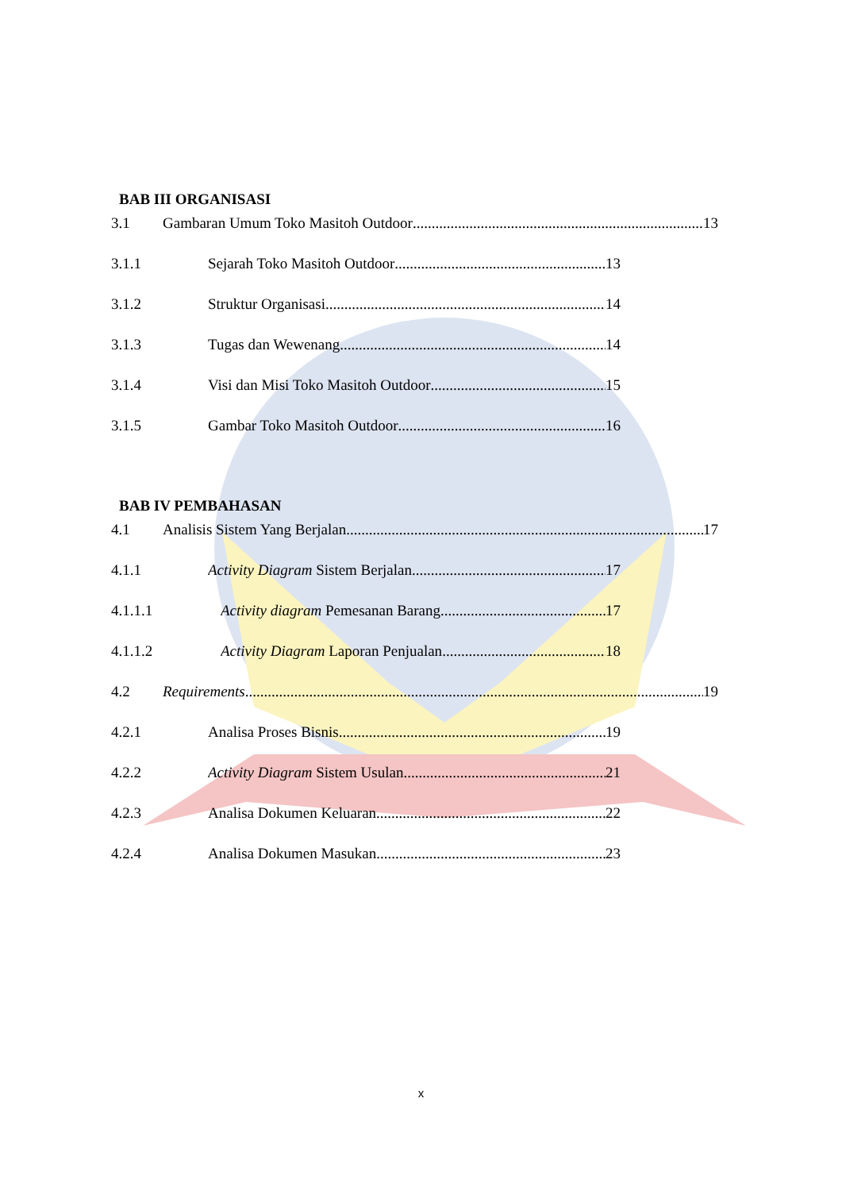BAB III ORGANISASI
3.1 Gambaran Umum Toko Masitoh Outdoor 13
3.1.1 Sejarah Toko Masitoh Outdoor 13
3.1.2 Struktur Organisasi 14
3.1.3 Tugas dan Wewenang 14
3.1.4 Visi dan Misi Toko Masitoh Outdoor 15
3.1.5 Gambar Toko Masitoh Outdoor 16
BAB IV PEMBAHASAN
4.1 Analisis Sistem Yang Berjalan 17
4.1.1 Activity Diagram Sistem Berjalan 17
4.1.1.1 Activity diagram Pemesanan Barang 17
4.1.1.2 Activity Diagram Laporan Penjualan 18
4.2 Requirements 19
4.2.1 Analisa Proses Bisnis 19
4.2.2 Activity Diagram Sistem Usulan 21
4.2.3 Analisa Dokumen Keluaran 22
4.2.4 Analisa Dokumen Masukan 23
x